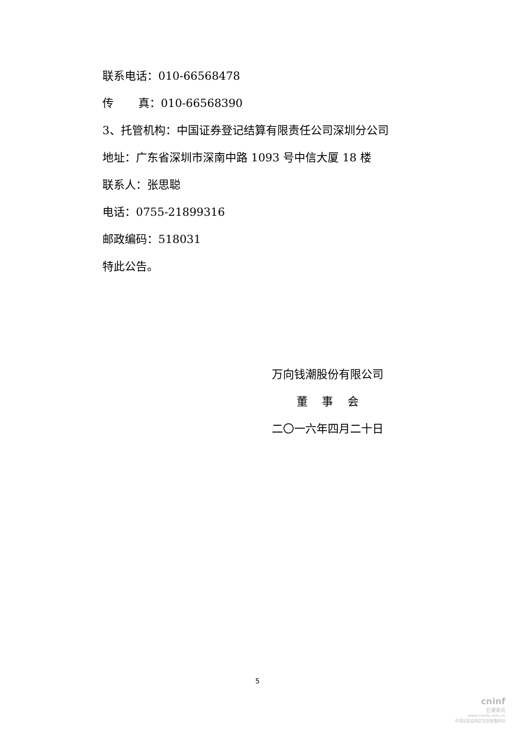联系电话：010-66568478
传 真：010-66568390
3、托管机构：中国证券登记结算有限责任公司深圳分公司
地址：广东省深圳市深南中路 1093 号中信大厦 18 楼
联系人：张思聪
电话：0755-21899316
邮政编码：518031
特此公告。
万向钱潮股份有限公司
董 事 会
二〇一六年四月二十日
5
cninf
巨潮资讯
www.cninfo.com.cn
中国证监会指定信息披露网站